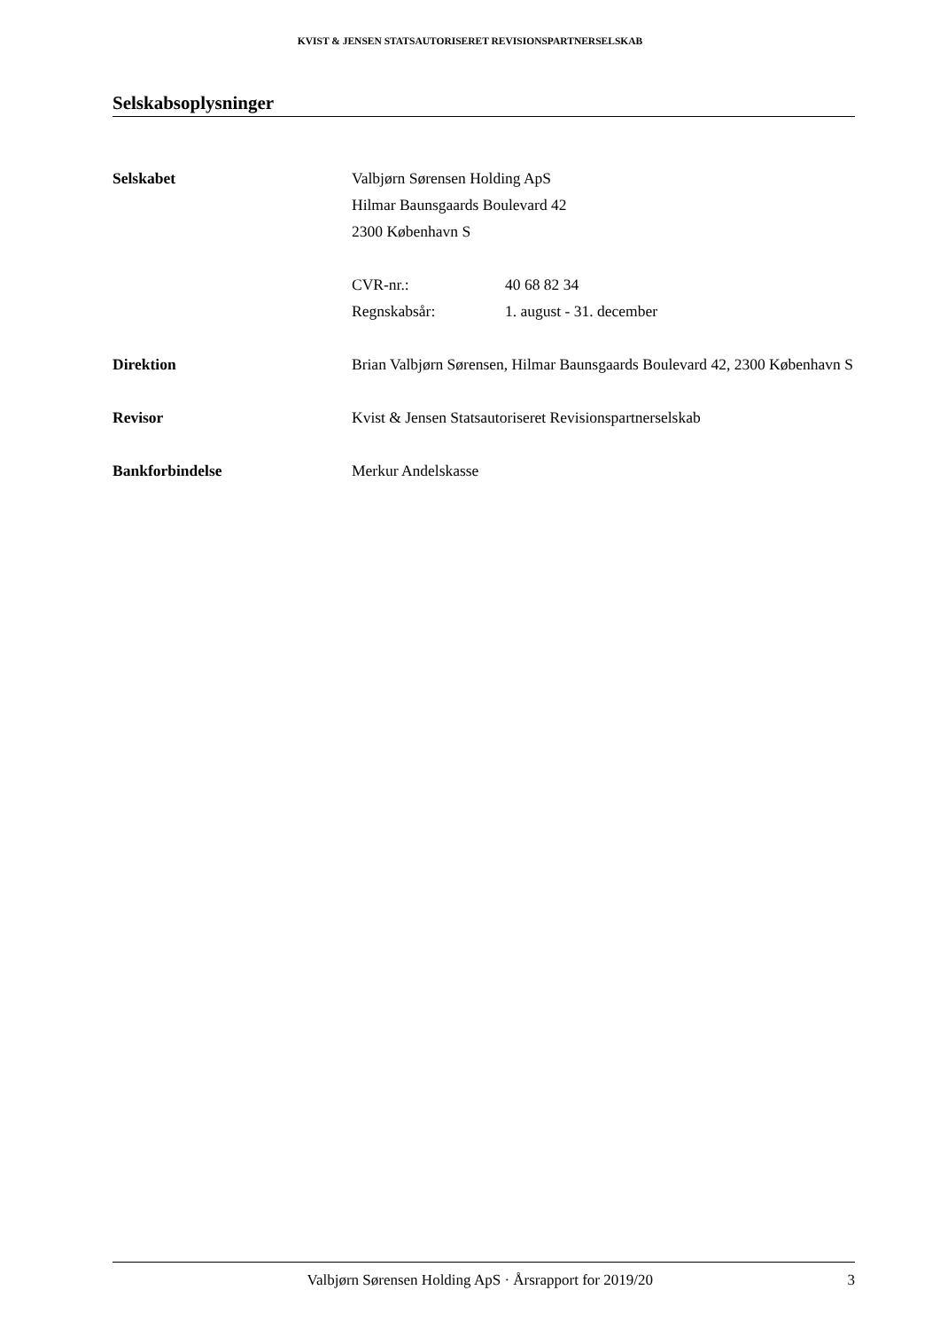KVIST & JENSEN STATSAUTORISERET REVISIONSPARTNERSELSKAB
Selskabsoplysninger
Selskabet Valbjørn Sørensen Holding ApS
Hilmar Baunsgaards Boulevard 42
2300 København S
CVR-nr.: 40 68 82 34
Regnskabsår: 1. august - 31. december
Direktion Brian Valbjørn Sørensen, Hilmar Baunsgaards Boulevard 42, 2300 København S
Revisor Kvist & Jensen Statsautoriseret Revisionspartnerselskab
Bankforbindelse Merkur Andelskasse
Valbjørn Sørensen Holding ApS · Årsrapport for 2019/20 3